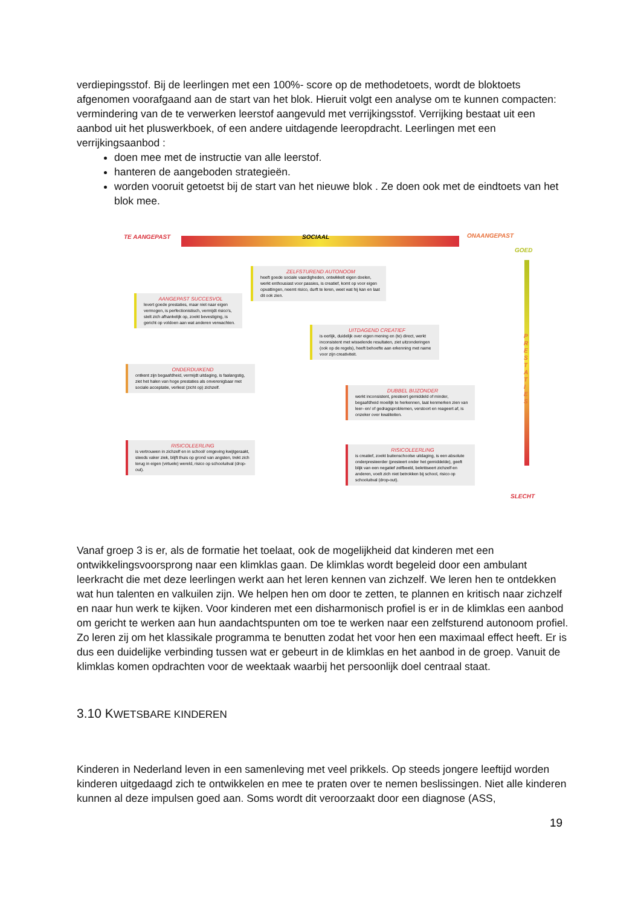verdiepingsstof. Bij de leerlingen met een 100%- score op de methodetoets, wordt de bloktoets afgenomen voorafgaand aan de start van het blok. Hieruit volgt een analyse om te kunnen compacten: vermindering van de te verwerken leerstof aangevuld met verrijkingsstof. Verrijking bestaat uit een aanbod uit het pluswerkboek, of een andere uitdagende leeropdracht. Leerlingen met een verrijkingsaanbod :
doen mee met de instructie van alle leerstof.
hanteren de aangeboden strategieën.
worden vooruit getoetst bij de start van het nieuwe blok . Ze doen ook met de eindtoets van het blok mee.
TE AANGEPAST SOCIAAL ONAANGEPAST
GOED
P R E S T A T I E S
SLECHT
ZELFSTUREND AUTONOOM
heeft goede sociale vaardigheden, ontwikkelt eigen doelen, werkt enthousiast voor passies, is creatief, komt op voor eigen opvattingen, neemt risico, durft te leren, weet wat hij kan en laat dit ook zien.
AANGEPAST SUCCESVOL
levert goede prestaties, maar niet naar eigen vermogen, is perfectionistisch, vermijdt risico's, stelt zich afhankelijk op, zoekt bevestiging, is gericht op voldoen aan wat anderen verwachten.
UITDAGEND CREATIEF
is eerlijk, duidelijk over eigen mening en (te) direct, werkt inconsistent met wisselende resultaten, ziet uitzonderingen (ook op de regels), heeft behoefte aan erkenning met name voor zijn creativiteit.
ONDERDUIKEND
ontkent zijn begaafdheid, vermijdt uitdaging, is faalangstig, ziet het halen van hoge prestaties als onverenigbaar met sociale acceptatie, verliest (zicht op) zichzelf.
DUBBEL BIJZONDER
werkt inconsistent, presteert gemiddeld of minder, begaafdheid moeilijk te herkennen, laat kenmerken zien van leer- en/ of gedragsproblemen, verstoort en reageert af, is onzeker over kwaliteiten.
RISICOLEERLING
is vertrouwen in zichzelf en in school/ omgeving kwijtgeraakt, steeds vaker ziek, blijft thuis op grond van angsten, trekt zich terug in eigen (virtuele) wereld, risico op schooluitval (drop-out).
RISICOLEERLING
is creatief, zoekt buitenschoolse uitdaging, is een absolute onderpresteerder (presteert onder het gemiddelde), geeft blijk van een negatief zelfbeeld, bekritiseert zichzelf en anderen, voelt zich niet betrokken bij school, risico op schooluitval (drop-out).
Vanaf groep 3 is er, als de formatie het toelaat, ook de mogelijkheid dat kinderen met een ontwikkelingsvoorsprong naar een klimklas gaan. De klimklas wordt begeleid door een ambulant leerkracht die met deze leerlingen werkt aan het leren kennen van zichzelf. We leren hen te ontdekken wat hun talenten en valkuilen zijn. We helpen hen om door te zetten, te plannen en kritisch naar zichzelf en naar hun werk te kijken. Voor kinderen met een disharmonisch profiel is er in de klimklas een aanbod om gericht te werken aan hun aandachtspunten om toe te werken naar een zelfsturend autonoom profiel. Zo leren zij om het klassikale programma te benutten zodat het voor hen een maximaal effect heeft. Er is dus een duidelijke verbinding tussen wat er gebeurt in de klimklas en het aanbod in de groep. Vanuit de klimklas komen opdrachten voor de weektaak waarbij het persoonlijk doel centraal staat.
3.10 KWETSBARE KINDEREN
Kinderen in Nederland leven in een samenleving met veel prikkels. Op steeds jongere leeftijd worden kinderen uitgedaagd zich te ontwikkelen en mee te praten over te nemen beslissingen. Niet alle kinderen kunnen al deze impulsen goed aan. Soms wordt dit veroorzaakt door een diagnose (ASS,
19